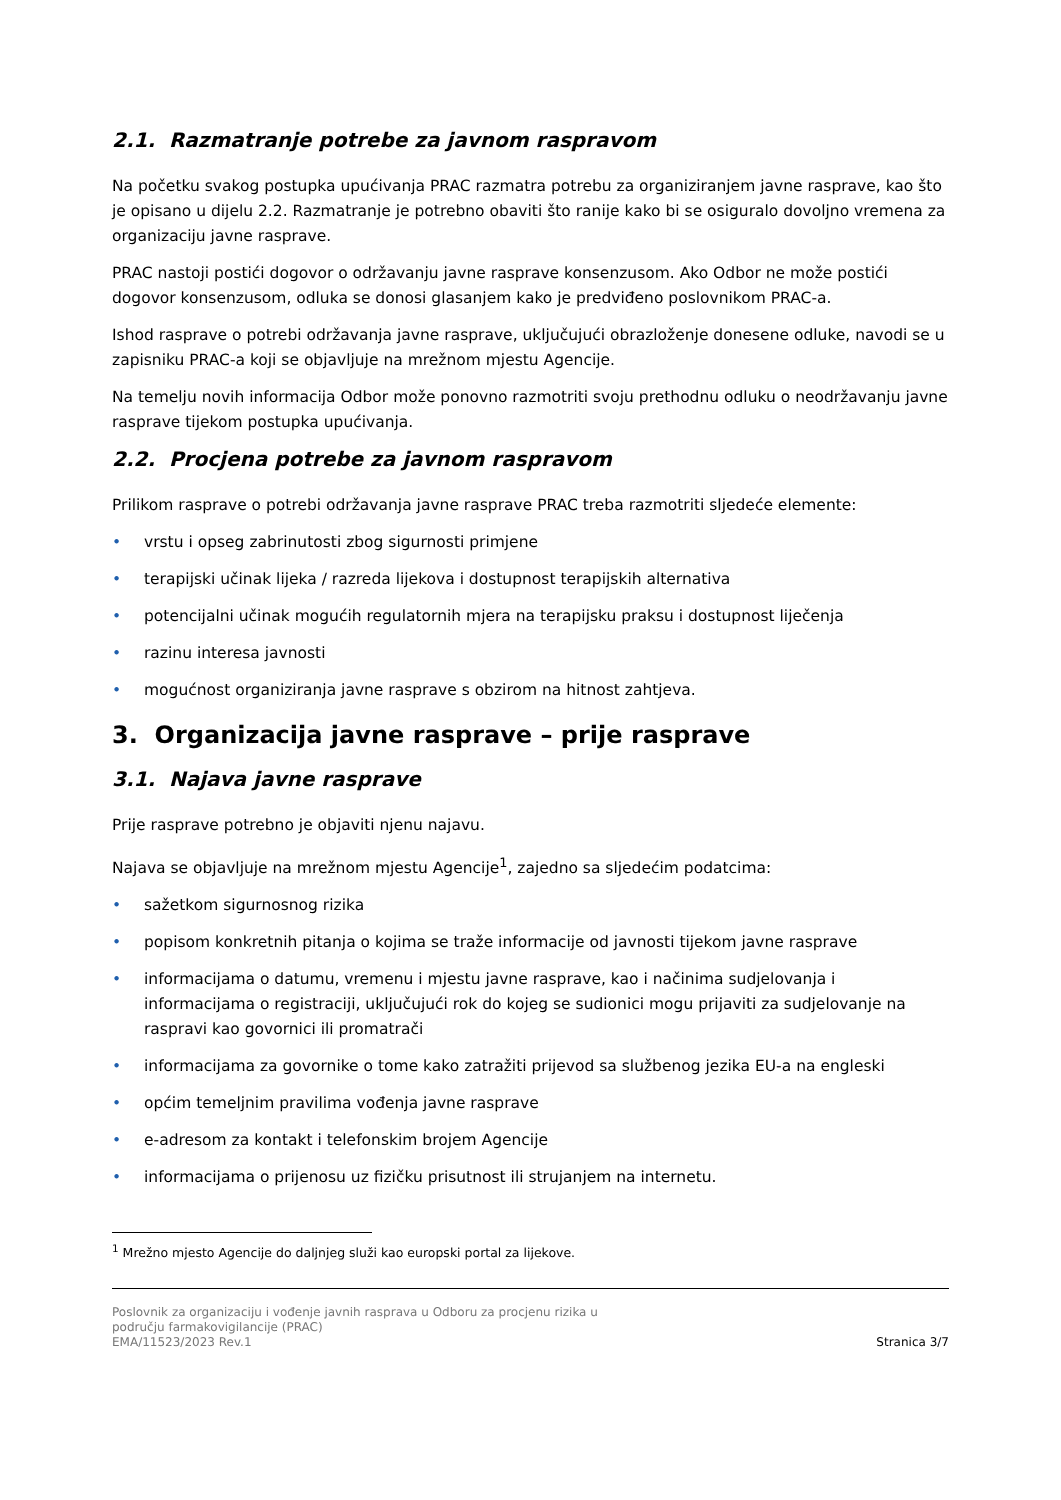2.1. Razmatranje potrebe za javnom raspravom
Na početku svakog postupka upućivanja PRAC razmatra potrebu za organiziranjem javne rasprave, kao što je opisano u dijelu 2.2. Razmatranje je potrebno obaviti što ranije kako bi se osiguralo dovoljno vremena za organizaciju javne rasprave.
PRAC nastoji postići dogovor o održavanju javne rasprave konsenzusom. Ako Odbor ne može postići dogovor konsenzusom, odluka se donosi glasanjem kako je predviđeno poslovnikom PRAC-a.
Ishod rasprave o potrebi održavanja javne rasprave, uključujući obrazloženje donesene odluke, navodi se u zapisniku PRAC-a koji se objavljuje na mrežnom mjestu Agencije.
Na temelju novih informacija Odbor može ponovno razmotriti svoju prethodnu odluku o neodržavanju javne rasprave tijekom postupka upućivanja.
2.2. Procjena potrebe za javnom raspravom
Prilikom rasprave o potrebi održavanja javne rasprave PRAC treba razmotriti sljedeće elemente:
• vrstu i opseg zabrinutosti zbog sigurnosti primjene
• terapijski učinak lijeka / razreda lijekova i dostupnost terapijskih alternativa
• potencijalni učinak mogućih regulatornih mjera na terapijsku praksu i dostupnost liječenja
• razinu interesa javnosti
• mogućnost organiziranja javne rasprave s obzirom na hitnost zahtjeva.
3. Organizacija javne rasprave – prije rasprave
3.1. Najava javne rasprave
Prije rasprave potrebno je objaviti njenu najavu.
Najava se objavljuje na mrežnom mjestu Agencije<sup>1</sup>, zajedno sa sljedećim podatcima:
• sažetkom sigurnosnog rizika
• popisom konkretnih pitanja o kojima se traže informacije od javnosti tijekom javne rasprave
• informacijama o datumu, vremenu i mjestu javne rasprave, kao i načinima sudjelovanja i informacijama o registraciji, uključujući rok do kojeg se sudionici mogu prijaviti za sudjelovanje na raspravi kao govornici ili promatrači
• informacijama za govornike o tome kako zatražiti prijevod sa službenog jezika EU-a na engleski
• općim temeljnim pravilima vođenja javne rasprave
• e-adresom za kontakt i telefonskim brojem Agencije
• informacijama o prijenosu uz fizičku prisutnost ili strujanjem na internetu.
<sup>1</sup> Mrežno mjesto Agencije do daljnjeg služi kao europski portal za lijekove.
Poslovnik za organizaciju i vođenje javnih rasprava u Odboru za procjenu rizika u
području farmakovigilancije (PRAC)
EMA/11523/2023 Rev.1
Stranica 3/7